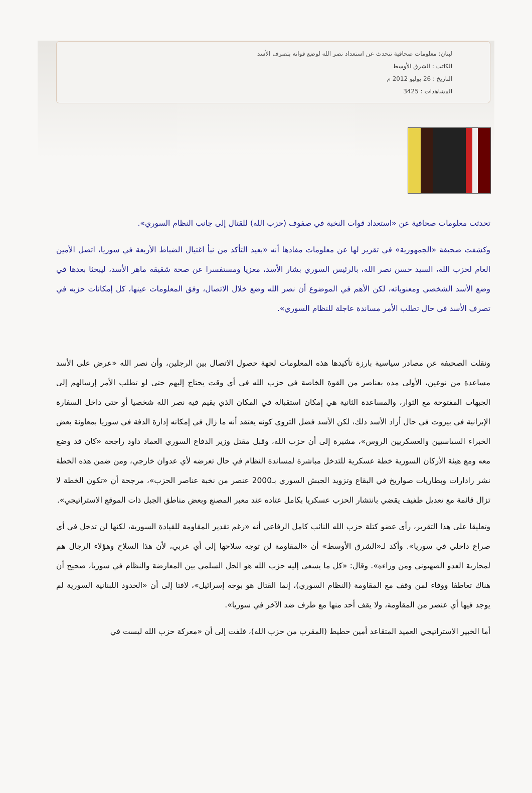لبنان: معلومات صحافية تتحدث عن استعداد نصر الله لوضع قواته بتصرف الأسد
الكاتب : الشرق الأوسط
التاريخ : 26 يوليو 2012 م
المشاهدات : 3425
تحدثت معلومات صحافية عن «استعداد قوات النخبة في صفوف (حزب الله) للقتال إلى جانب النظام السوري».
وكشفت صحيفة «الجمهورية» في تقرير لها عن معلومات مفادها أنه «بعيد التأكد من نبأ اغتيال الضباط الأربعة في سوريا، اتصل الأمين العام لحزب الله، السيد حسن نصر الله، بالرئيس السوري بشار الأسد، معزيا ومستفسرا عن صحة شقيقه ماهر الأسد، ليبحثا بعدها في وضع الأسد الشخصي ومعنوياته، لكن الأهم في الموضوع أن نصر الله وضع خلال الاتصال، وفق المعلومات عينها، كل إمكانات حزبه في تصرف الأسد في حال تطلب الأمر مساندة عاجلة للنظام السوري».
ونقلت الصحيفة عن مصادر سياسية بارزة تأكيدها هذه المعلومات لجهة حصول الاتصال بين الرجلين، وأن نصر الله «عرض على الأسد مساعدة من نوعين، الأولى مده بعناصر من القوة الخاصة في حزب الله في أي وقت يحتاج إليهم حتى لو تطلب الأمر إرسالهم إلى الجبهات المفتوحة مع الثوار، والمساعدة الثانية هي إمكان استقباله في المكان الذي يقيم فيه نصر الله شخصيا أو حتى داخل السفارة الإيرانية في بيروت في حال أراد الأسد ذلك، لكن الأسد فضل التروي كونه يعتقد أنه ما زال في إمكانه إدارة الدفة في سوريا بمعاونة بعض الخبراء السياسيين والعسكريين الروس»، مشيرة إلى أن حزب الله، وقبل مقتل وزير الدفاع السوري العماد داود راجحة «كان قد وضع معه ومع هيئة الأركان السورية خطة عسكرية للتدخل مباشرة لمساندة النظام في حال تعرضه لأي عدوان خارجي، ومن ضمن هذه الخطة نشر رادارات وبطاريات صواريخ في البقاع وتزويد الجيش السوري بـ2000 عنصر من نخبة عناصر الحزب»، مرجحة أن «تكون الخطة لا تزال قائمة مع تعديل طفيف يقضي بانتشار الحزب عسكريا بكامل عتاده عند معبر المصنع وبعض مناطق الجبل ذات الموقع الاستراتيجي».
وتعليقا على هذا التقرير، رأى عضو كتلة حزب الله النائب كامل الرفاعي أنه «رغم تقدير المقاومة للقيادة السورية، لكنها لن تدخل في أي صراع داخلي في سوريا». وأكد لـ«الشرق الأوسط» أن «المقاومة لن توجه سلاحها إلى أي عربي، لأن هذا السلاح وهؤلاء الرجال هم لمحاربة العدو الصهيوني ومن وراءه». وقال: «كل ما يسعى إليه حزب الله هو الحل السلمي بين المعارضة والنظام في سوريا، صحيح أن هناك تعاطفا ووفاء لمن وقف مع المقاومة (النظام السوري)، إنما القتال هو بوجه إسرائيل»، لافتا إلى أن «الحدود اللبنانية السورية لم يوجد فيها أي عنصر من المقاومة، ولا يقف أحد منها مع طرف ضد الآخر في سوريا».
أما الخبير الاستراتيجي العميد المتقاعد أمين حطيط (المقرب من حزب الله)، فلفت إلى أن «معركة حزب الله ليست في